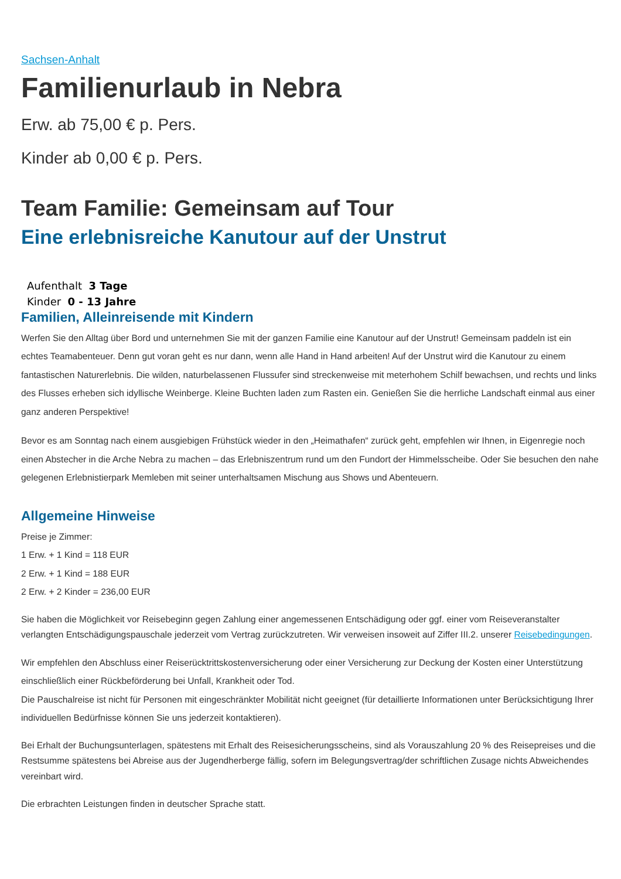Sachsen-Anhalt
Familienurlaub in Nebra
Erw. ab 75,00 € p. Pers.
Kinder ab 0,00 € p. Pers.
Team Familie: Gemeinsam auf Tour
Eine erlebnisreiche Kanutour auf der Unstrut
Aufenthalt 3 Tage
Kinder 0 - 13 Jahre
Familien, Alleinreisende mit Kindern
Werfen Sie den Alltag über Bord und unternehmen Sie mit der ganzen Familie eine Kanutour auf der Unstrut! Gemeinsam paddeln ist ein echtes Teamabenteuer. Denn gut voran geht es nur dann, wenn alle Hand in Hand arbeiten! Auf der Unstrut wird die Kanutour zu einem fantastischen Naturerlebnis. Die wilden, naturbelassenen Flussufer sind streckenweise mit meterhohem Schilf bewachsen, und rechts und links des Flusses erheben sich idyllische Weinberge. Kleine Buchten laden zum Rasten ein. Genießen Sie die herrliche Landschaft einmal aus einer ganz anderen Perspektive!
Bevor es am Sonntag nach einem ausgiebigen Frühstück wieder in den „Heimathafen“ zurück geht, empfehlen wir Ihnen, in Eigenregie noch einen Abstecher in die Arche Nebra zu machen – das Erlebniszentrum rund um den Fundort der Himmelsscheibe. Oder Sie besuchen den nahe gelegenen Erlebnistierpark Memleben mit seiner unterhaltsamen Mischung aus Shows und Abenteuern.
Allgemeine Hinweise
Preise je Zimmer:
1 Erw. + 1 Kind = 118 EUR
2 Erw. + 1 Kind = 188 EUR
2 Erw. + 2 Kinder = 236,00 EUR
Sie haben die Möglichkeit vor Reisebeginn gegen Zahlung einer angemessenen Entschädigung oder ggf. einer vom Reiseveranstalter verlangten Entschädigungspauschale jederzeit vom Vertrag zurückzutreten. Wir verweisen insoweit auf Ziffer III.2. unserer Reisebedingungen.
Wir empfehlen den Abschluss einer Reiserücktrittskostenversicherung oder einer Versicherung zur Deckung der Kosten einer Unterstützung einschließlich einer Rückbeförderung bei Unfall, Krankheit oder Tod.
Die Pauschalreise ist nicht für Personen mit eingeschränkter Mobilität nicht geeignet (für detaillierte Informationen unter Berücksichtigung Ihrer individuellen Bedürfnisse können Sie uns jederzeit kontaktieren).
Bei Erhalt der Buchungsunterlagen, spätestens mit Erhalt des Reisesicherungsscheins, sind als Vorauszahlung 20 % des Reisepreises und die Restsumme spätestens bei Abreise aus der Jugendherberge fällig, sofern im Belegungsvertrag/der schriftlichen Zusage nichts Abweichendes vereinbart wird.
Die erbrachten Leistungen finden in deutscher Sprache statt.